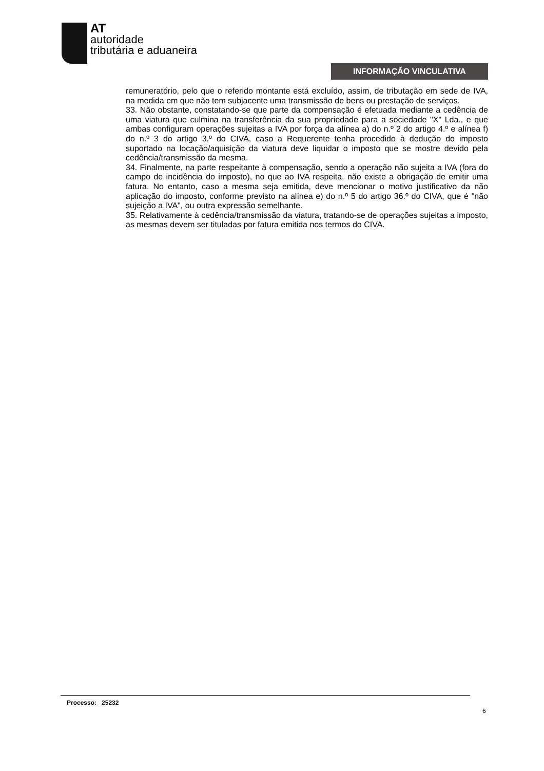AT
autoridade
tributária e aduaneira
INFORMAÇÃO VINCULATIVA
remuneratório, pelo que o referido montante está excluído, assim, de tributação em sede de IVA, na medida em que não tem subjacente uma transmissão de bens ou prestação de serviços.
33. Não obstante, constatando-se que parte da compensação é efetuada mediante a cedência de uma viatura que culmina na transferência da sua propriedade para a sociedade "X" Lda., e que ambas configuram operações sujeitas a IVA por força da alínea a) do n.º 2 do artigo 4.º e alínea f) do n.º 3 do artigo 3.º do CIVA, caso a Requerente tenha procedido à dedução do imposto suportado na locação/aquisição da viatura deve liquidar o imposto que se mostre devido pela cedência/transmissão da mesma.
34. Finalmente, na parte respeitante à compensação, sendo a operação não sujeita a IVA (fora do campo de incidência do imposto), no que ao IVA respeita, não existe a obrigação de emitir uma fatura. No entanto, caso a mesma seja emitida, deve mencionar o motivo justificativo da não aplicação do imposto, conforme previsto na alínea e) do n.º 5 do artigo 36.º do CIVA, que é "não sujeição a IVA", ou outra expressão semelhante.
35. Relativamente à cedência/transmissão da viatura, tratando-se de operações sujeitas a imposto, as mesmas devem ser tituladas por fatura emitida nos termos do CIVA.
Processo: 25232
6